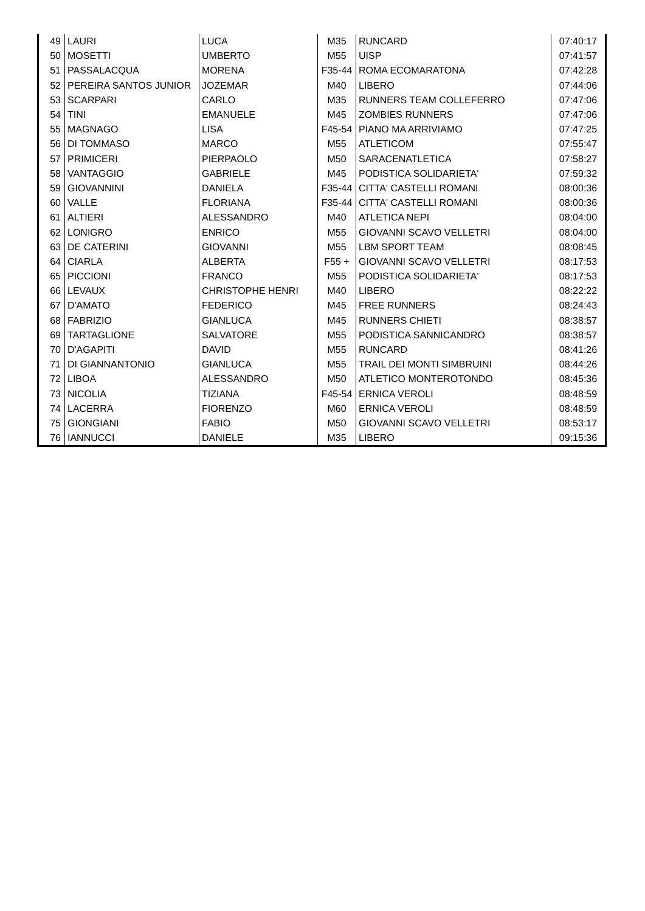| 49 | LAURI | LUCA | M35 | RUNCARD | 07:40:17 |
| 50 | MOSETTI | UMBERTO | M55 | UISP | 07:41:57 |
| 51 | PASSALACQUA | MORENA | F35-44 | ROMA ECOMARATONA | 07:42:28 |
| 52 | PEREIRA SANTOS JUNIOR | JOZEMAR | M40 | LIBERO | 07:44:06 |
| 53 | SCARPARI | CARLO | M35 | RUNNERS TEAM COLLEFERRO | 07:47:06 |
| 54 | TINI | EMANUELE | M45 | ZOMBIES RUNNERS | 07:47:06 |
| 55 | MAGNAGO | LISA | F45-54 | PIANO MA ARRIVIAMO | 07:47:25 |
| 56 | DI TOMMASO | MARCO | M55 | ATLETICOM | 07:55:47 |
| 57 | PRIMICERI | PIERPAOLO | M50 | SARACENATLETICA | 07:58:27 |
| 58 | VANTAGGIO | GABRIELE | M45 | PODISTICA SOLIDARIETA' | 07:59:32 |
| 59 | GIOVANNINI | DANIELA | F35-44 | CITTA' CASTELLI ROMANI | 08:00:36 |
| 60 | VALLE | FLORIANA | F35-44 | CITTA' CASTELLI ROMANI | 08:00:36 |
| 61 | ALTIERI | ALESSANDRO | M40 | ATLETICA NEPI | 08:04:00 |
| 62 | LONIGRO | ENRICO | M55 | GIOVANNI SCAVO VELLETRI | 08:04:00 |
| 63 | DE CATERINI | GIOVANNI | M55 | LBM SPORT TEAM | 08:08:45 |
| 64 | CIARLA | ALBERTA | F55 + | GIOVANNI SCAVO VELLETRI | 08:17:53 |
| 65 | PICCIONI | FRANCO | M55 | PODISTICA SOLIDARIETA' | 08:17:53 |
| 66 | LEVAUX | CHRISTOPHE HENRI | M40 | LIBERO | 08:22:22 |
| 67 | D'AMATO | FEDERICO | M45 | FREE RUNNERS | 08:24:43 |
| 68 | FABRIZIO | GIANLUCA | M45 | RUNNERS CHIETI | 08:38:57 |
| 69 | TARTAGLIONE | SALVATORE | M55 | PODISTICA SANNICANDRO | 08:38:57 |
| 70 | D'AGAPITI | DAVID | M55 | RUNCARD | 08:41:26 |
| 71 | DI GIANNANTONIO | GIANLUCA | M55 | TRAIL DEI MONTI SIMBRUINI | 08:44:26 |
| 72 | LIBOA | ALESSANDRO | M50 | ATLETICO MONTEROTONDO | 08:45:36 |
| 73 | NICOLIA | TIZIANA | F45-54 | ERNICA VEROLI | 08:48:59 |
| 74 | LACERRA | FIORENZO | M60 | ERNICA VEROLI | 08:48:59 |
| 75 | GIONGIANI | FABIO | M50 | GIOVANNI SCAVO VELLETRI | 08:53:17 |
| 76 | IANNUCCI | DANIELE | M35 | LIBERO | 09:15:36 |